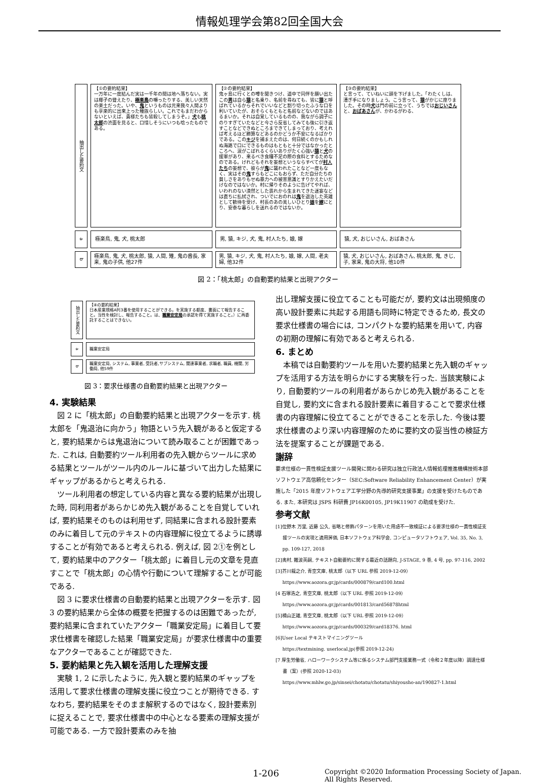情報処理学会第82回全国大会
| 抽出した要約文 | 【①の要約結果】 一万年に一度結んだ実は一千年の間は地へ落ちない。実は椰子の聳えたり、 極楽鳥 の囀ったりする、美しい天然の楽土だった。いや、 鬼 というものは元来我々人間よりも享楽的に出来上った種族らしい。これでもまだわからないといえば、貴様たちも皆殺してしまうぞ。」 犬 も 桃太郎 の渋面を見ると、口惜しそうにいつも唸ったものである。 | 【②の要約結果】 鬼ヶ島に行くとの噂を聞きつけ、道中で同伴を願い出たこの 男 は自ら 猿 と名乗り、名前を尋ねても、皆に 猿 と呼ばれているからそれでいいなどと割り切ったふうな口を利いていたが、おそらくもともと名前などないのではあるまいか。それは自覚しているものの、我ながら調子にのりすぎていたなどと今さら反省してみても後に引き返すことなどできぬところまできてしまっており、考えれば考えるほど勝算などあるのかどうか不安になるばかりである。この キジ を捕まえたのは、何日続くのかもしれぬ海路で口にできるものはもともと十分ではなかったところへ、涙がこぼれるくらいありがたく心強い 猿 と 犬 の援軍があり、来るべき食糧不足の際の食料とするためなのである。けれどもそれを妄想というならすべてが 村人たち の妄想で、彼らが 鬼 に襲われたことなど一度もなく、実はその 鬼 すらもどこにもおらず、ただ自分たちの貧しさをありもせぬ暴力への被害意識とすりかえたいだけなのではないか。村に帰りそのように告げてやれば、いわれのない漠然とした畏れから生まれてきた迷妄などは直ちに払拭され、ついでにおのれは 鬼 を退治した英雄として歓待を受け、村長のあの美しいひとり 娘 を 嫁 にとり、安泰な暮らしを送れるのではないか。 | 【③の要約結果】 と言って、ていねいに頭を下げました。「わたくしは、漕ぎ手になりましょう。こう言って、 猿 がかじに座りました。その時 犬 は門の前に立って、うちでは おじいさん と、 おばあさん が、かわるがわる、 |
| a | 極楽鳥, 鬼, 犬, 桃太郎 | 男, 猿, キジ, 犬, 鬼, 村人たち, 娘, 嫁 | 猿, 犬, おじいさん, おばあさん |
| b | 極楽鳥, 鬼, 犬, 桃太郎, 猿, 人間, 雉, 鬼の酋長, 家来, 鬼の子供, 他27件 | 男, 猿, キジ, 犬, 鬼, 村人たち, 娘, 嫁, 人間, 老夫婦, 他32件 | 猿, 犬, おじいさん, おばあさん, 桃太郎, 鬼, きじ, 子, 家来, 鬼の大将, 他10件 |
図 2：「桃太郎」の自動要約結果と出現アクター
| 抽出した要約文 | 【④の要約結果】 日本産業規格A列3番を使用することができる。を実施する都度、書面にて報告すること。当性を検討し、報告すること。は、 職業安定局 の承認を得て実施すること。）に再委託することはできない。 |
| a | 職業安定局 |
| b | 職業安定局, システム, 事業者, 受託者,サブシステム, 関連事業者, 求職者, 職員, 機関, 労働局, 他59件 |
図 3：要求仕様書の自動要約結果と出現アクター
4. 実験結果
図 2 に「桃太郎」の自動要約結果と出現アクターを示す. 桃太郎を「鬼退治に向かう」物語という先入観があると仮定すると, 要約結果からは鬼退治について読み取ることが困難であった. これは, 自動要約ツール利用者の先入観からツールに求める結果とツールがツール内のルールに基づいて出力した結果にギャップがあるからと考えられる.
ツール利用者の想定している内容と異なる要約結果が出現した時, 同利用者があらかじめ先入観があることを自覚していれば, 要約結果そのものは利用せず, 同結果に含まれる設計要素のみに着目して元のテキストの内容理解に役立てるように誘導することが有効であると考えられる. 例えば, 図 2①を例として, 要約結果中のアクター「桃太郎」に着目し元の文章を見直すことで「桃太郎」の心情や行動について理解することが可能である.
図 3 に要求仕様書の自動要約結果と出現アクターを示す. 図 3 の要約結果から全体の概要を把握するのは困難であったが, 要約結果に含まれていたアクター「職業安定局」に着目して要求仕様書を確認した結果「職業安定局」が要求仕様書中の重要なアクターであることが確認できた.
5. 要約結果と先入観を活用した理解支援
実験 1, 2 に示したように, 先入観と要約結果のギャップを活用して要求仕様書の理解支援に役立つことが期待できる. すなわち, 要約結果をそのまま解釈するのではなく, 設計要素別に捉えることで, 要求仕様書中の中心となる要素の理解支援が可能である. 一方で設計要素のみを抽
出し理解支援に役立てることも可能だが, 要約文は出現頻度の高い設計要素に共起する用語も同時に特定できるため, 長文の要求仕様書の場合には, コンパクトな要約結果を用いて, 内容の初期の理解に有効であると考えられる.
6. まとめ
本稿では自動要約ツールを用いた要約結果と先入観のギャップを活用する方法を明らかにする実験を行った. 当該実験により, 自動要約ツールの利用者があらかじめ先入観があることを自覚し, 要約文に含まれる設計要素に着目することで要求仕様書の内容理解に役立てることができることを示した. 今後は要求仕様書のより深い内容理解のために要約文の妥当性の検証方法を提案することが課題である.
謝辞
要求仕様の一貫性検証支援ツール開発に関わる研究は独立行政法人情報処理推進機構技術本部ソフトウェア高信頼化センター（SEC:Software Reliability Enhancement Center）が実施した「2015 年度ソフトウェア工学分野の先導的研究支援事業」の支援を受けたものである. また, 本研究は JSPS 科研費 JP16K00105, JP19K11907 の助成を受けた.
参考文献
[1]位野木 万里, 近藤 公久, 省略と修飾パターンを用いた用語不一致検証による要求仕様の一貫性検証支援ツールの実現と適用評価, 日本ソフトウェア科学会, コンピュータソフトウェア, Vol. 35, No. 3, pp. 109-127, 2018
[2]奥村, 難波英嗣, テキスト自動要約に関する最近の話題向, J-STAGE, 9 巻, 4 号, pp. 97-116, 2002
[3]芥川龍之介, 青空文庫, 桃太郎（以下 URL 参照 2019-12-09）
https://www.aozora.gr.jp/cards/000879/card100.html
[4 石塚浩之, 青空文庫, 桃太郎（以下 URL 参照 2019-12-09）
https://www.aozora.gr.jp/cards/001813/card56878html
[5]楠山正雄, 青空文庫, 桃太郎（以下 URL 参照 2019-12-09）
https://www.aozora.gr.jp/cards/000329/card18376. html
[6]User Local テキストマイニングツール
https://textmining. userlocal.jp(参照 2019-12-24)
[7 厚生労働省, ハローワークシステム等に係るシステム部門支援業務一式（令和２年度以降）調達仕様書（案）(参照 2020-12-03)
https://www.mhlw.go.jp/sinsei/chotatu/chotatu/shiyousho-an/190827-1.html
1-206
Copyright ©2020 Information Processing Society of Japan.
All Rights Reserved.